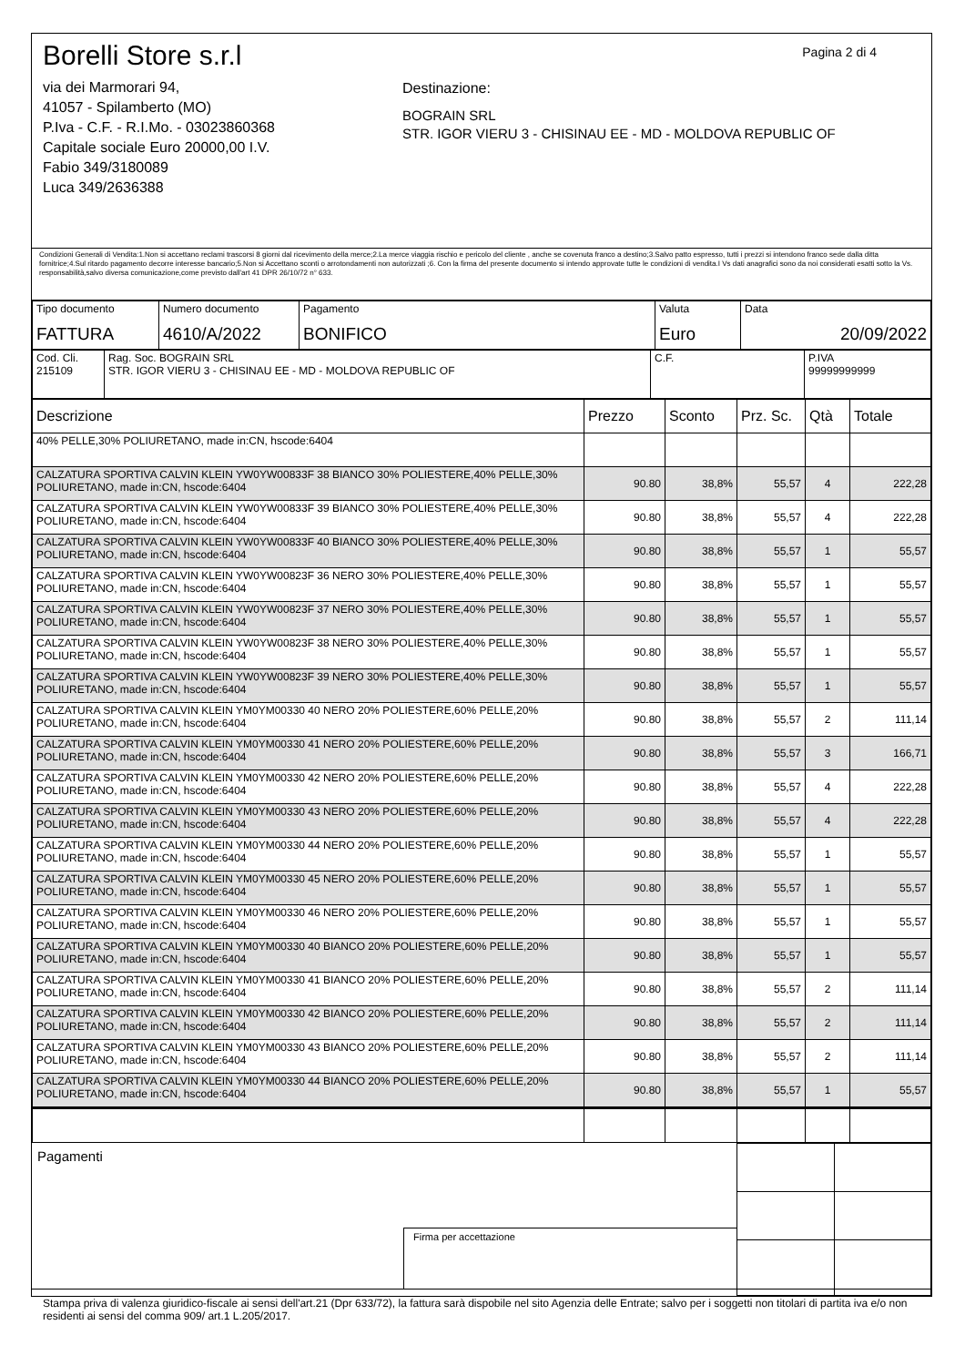Borelli Store s.r.l
via dei Marmorari 94,
41057 - Spilamberto (MO)
P.Iva - C.F. - R.I.Mo. - 03023860368
Capitale sociale Euro 20000,00 I.V.
Fabio 349/3180089
Luca 349/2636388
Pagina 2 di 4
Destinazione:
BOGRAIN SRL
STR. IGOR VIERU 3 - CHISINAU EE - MD - MOLDOVA REPUBLIC OF
Condizioni Generali di Vendita:1.Non si accettano reclami trascorsi 8 giorni dal ricevimento della merce;2.La merce viaggia rischio e pericolo del cliente , anche se covenuta franco a destino;3.Salvo patto espresso, tutti i prezzi si intendono franco sede dalla ditta fornitrice;4.Sul ritardo pagamento decorre interesse bancario;5.Non si Accettano sconti o arrotondamenti non autorizzati ;6. Con la firma del presente documento si intendo approvate tutte le condizioni di vendita.I Vs dati anagrafici sono da noi considerati esatti sotto la Vs. responsabilità,salvo diversa comunicazione,come previsto dall'art 41 DPR 26/10/72 n° 633.
| Tipo documento FATTURA | Numero documento 4610/A/2022 | Pagamento BONIFICO | Valuta Euro | Data 20/09/2022 |
| Cod. Cli. 215109 | Rag. Soc. BOGRAIN SRL STR. IGOR VIERU 3 - CHISINAU EE - MD - MOLDOVA REPUBLIC OF | C.F. | P.IVA 99999999999 |
| Descrizione | Prezzo | Sconto | Prz. Sc. | Qtà | Totale |
| --- | --- | --- | --- | --- | --- |
| 40% PELLE,30% POLIURETANO, made in:CN, hscode:6404 | | | | | |
| CALZATURA SPORTIVA CALVIN KLEIN YW0YW00833F 38 BIANCO 30% POLIESTERE,40% PELLE,30% POLIURETANO, made in:CN, hscode:6404 | 90.80 | 38,8% | 55,57 | 4 | 222,28 |
| CALZATURA SPORTIVA CALVIN KLEIN YW0YW00833F 39 BIANCO 30% POLIESTERE,40% PELLE,30% POLIURETANO, made in:CN, hscode:6404 | 90.80 | 38,8% | 55,57 | 4 | 222,28 |
| CALZATURA SPORTIVA CALVIN KLEIN YW0YW00833F 40 BIANCO 30% POLIESTERE,40% PELLE,30% POLIURETANO, made in:CN, hscode:6404 | 90.80 | 38,8% | 55,57 | 1 | 55,57 |
| CALZATURA SPORTIVA CALVIN KLEIN YW0YW00823F 36 NERO 30% POLIESTERE,40% PELLE,30% POLIURETANO, made in:CN, hscode:6404 | 90.80 | 38,8% | 55,57 | 1 | 55,57 |
| CALZATURA SPORTIVA CALVIN KLEIN YW0YW00823F 37 NERO 30% POLIESTERE,40% PELLE,30% POLIURETANO, made in:CN, hscode:6404 | 90.80 | 38,8% | 55,57 | 1 | 55,57 |
| CALZATURA SPORTIVA CALVIN KLEIN YW0YW00823F 38 NERO 30% POLIESTERE,40% PELLE,30% POLIURETANO, made in:CN, hscode:6404 | 90.80 | 38,8% | 55,57 | 1 | 55,57 |
| CALZATURA SPORTIVA CALVIN KLEIN YW0YW00823F 39 NERO 30% POLIESTERE,40% PELLE,30% POLIURETANO, made in:CN, hscode:6404 | 90.80 | 38,8% | 55,57 | 1 | 55,57 |
| CALZATURA SPORTIVA CALVIN KLEIN YM0YM00330 40 NERO 20% POLIESTERE,60% PELLE,20% POLIURETANO, made in:CN, hscode:6404 | 90.80 | 38,8% | 55,57 | 2 | 111,14 |
| CALZATURA SPORTIVA CALVIN KLEIN YM0YM00330 41 NERO 20% POLIESTERE,60% PELLE,20% POLIURETANO, made in:CN, hscode:6404 | 90.80 | 38,8% | 55,57 | 3 | 166,71 |
| CALZATURA SPORTIVA CALVIN KLEIN YM0YM00330 42 NERO 20% POLIESTERE,60% PELLE,20% POLIURETANO, made in:CN, hscode:6404 | 90.80 | 38,8% | 55,57 | 4 | 222,28 |
| CALZATURA SPORTIVA CALVIN KLEIN YM0YM00330 43 NERO 20% POLIESTERE,60% PELLE,20% POLIURETANO, made in:CN, hscode:6404 | 90.80 | 38,8% | 55,57 | 4 | 222,28 |
| CALZATURA SPORTIVA CALVIN KLEIN YM0YM00330 44 NERO 20% POLIESTERE,60% PELLE,20% POLIURETANO, made in:CN, hscode:6404 | 90.80 | 38,8% | 55,57 | 1 | 55,57 |
| CALZATURA SPORTIVA CALVIN KLEIN YM0YM00330 45 NERO 20% POLIESTERE,60% PELLE,20% POLIURETANO, made in:CN, hscode:6404 | 90.80 | 38,8% | 55,57 | 1 | 55,57 |
| CALZATURA SPORTIVA CALVIN KLEIN YM0YM00330 46 NERO 20% POLIESTERE,60% PELLE,20% POLIURETANO, made in:CN, hscode:6404 | 90.80 | 38,8% | 55,57 | 1 | 55,57 |
| CALZATURA SPORTIVA CALVIN KLEIN YM0YM00330 40 BIANCO 20% POLIESTERE,60% PELLE,20% POLIURETANO, made in:CN, hscode:6404 | 90.80 | 38,8% | 55,57 | 1 | 55,57 |
| CALZATURA SPORTIVA CALVIN KLEIN YM0YM00330 41 BIANCO 20% POLIESTERE,60% PELLE,20% POLIURETANO, made in:CN, hscode:6404 | 90.80 | 38,8% | 55,57 | 2 | 111,14 |
| CALZATURA SPORTIVA CALVIN KLEIN YM0YM00330 42 BIANCO 20% POLIESTERE,60% PELLE,20% POLIURETANO, made in:CN, hscode:6404 | 90.80 | 38,8% | 55,57 | 2 | 111,14 |
| CALZATURA SPORTIVA CALVIN KLEIN YM0YM00330 43 BIANCO 20% POLIESTERE,60% PELLE,20% POLIURETANO, made in:CN, hscode:6404 | 90.80 | 38,8% | 55,57 | 2 | 111,14 |
| CALZATURA SPORTIVA CALVIN KLEIN YM0YM00330 44 BIANCO 20% POLIESTERE,60% PELLE,20% POLIURETANO, made in:CN, hscode:6404 | 90.80 | 38,8% | 55,57 | 1 | 55,57 |
Pagamenti
Firma per accettazione
Stampa priva di valenza giuridico-fiscale ai sensi dell'art.21 (Dpr 633/72), la fattura sarà dispobile nel sito Agenzia delle Entrate; salvo per i soggetti non titolari di partita iva e/o non residenti ai sensi del comma 909/ art.1 L.205/2017.